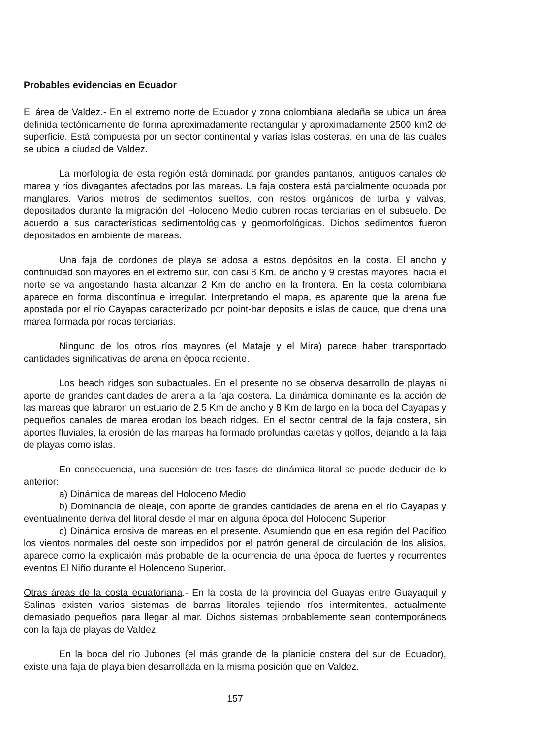Probables evidencias en Ecuador
El área de Valdez.- En el extremo norte de Ecuador y zona colombiana aledaña se ubica un área definida tectónicamente de forma aproximadamente rectangular y aproximadamente 2500 km2 de superficie. Está compuesta por un sector continental y varias islas costeras, en una de las cuales se ubica la ciudad de Valdez.
La morfología de esta región está dominada por grandes pantanos, antiguos canales de marea y ríos divagantes afectados por las mareas. La faja costera está parcialmente ocupada por manglares. Varios metros de sedimentos sueltos, con restos orgánicos de turba y valvas, depositados durante la migración del Holoceno Medio cubren rocas terciarias en el subsuelo. De acuerdo a sus características sedimentológicas y geomorfológicas. Dichos sedimentos fueron depositados en ambiente de mareas.
Una faja de cordones de playa se adosa a estos depósitos en la costa. El ancho y continuidad son mayores en el extremo sur, con casi 8 Km. de ancho y 9 crestas mayores; hacia el norte se va angostando hasta alcanzar 2 Km de ancho en la frontera. En la costa colombiana aparece en forma discontínua e irregular. Interpretando el mapa, es aparente que la arena fue apostada por el río Cayapas caracterizado por point-bar deposits e islas de cauce, que drena una marea formada por rocas terciarias.
Ninguno de los otros ríos mayores (el Mataje y el Mira) parece haber transportado cantidades significativas de arena en época reciente.
Los beach ridges son subactuales. En el presente no se observa desarrollo de playas ni aporte de grandes cantidades de arena a la faja costera. La dinámica dominante es la acción de las mareas que labraron un estuario de 2.5 Km de ancho y 8 Km de largo en la boca del Cayapas y pequeños canales de marea erodan los beach ridges. En el sector central de la faja costera, sin aportes fluviales, la erosión de las mareas ha formado profundas caletas y golfos, dejando a la faja de playas como islas.
En consecuencia, una sucesión de tres fases de dinámica litoral se puede deducir de lo anterior:
a) Dinámica de mareas del Holoceno Medio
b) Dominancia de oleaje, con aporte de grandes cantidades de arena en el río Cayapas y eventualmente deriva del litoral desde el mar en alguna época del Holoceno Superior
c) Dinámica erosiva de mareas en el presente. Asumiendo que en esa región del Pacífico los vientos normales del oeste son impedidos por el patrón general de circulación de los alisios, aparece como la explicaión más probable de la ocurrencia de una época de fuertes y recurrentes eventos El Niño durante el Holeoceno Superior.
Otras áreas de la costa ecuatoriana.- En la costa de la provincia del Guayas entre Guayaquil y Salinas existen varios sistemas de barras litorales tejiendo ríos intermitentes, actualmente demasiado pequeños para llegar al mar. Dichos sistemas probablemente sean contemporáneos con la faja de playas de Valdez.
En la boca del río Jubones (el más grande de la planicie costera del sur de Ecuador), existe una faja de playa bien desarrollada en la misma posición que en Valdez.
157